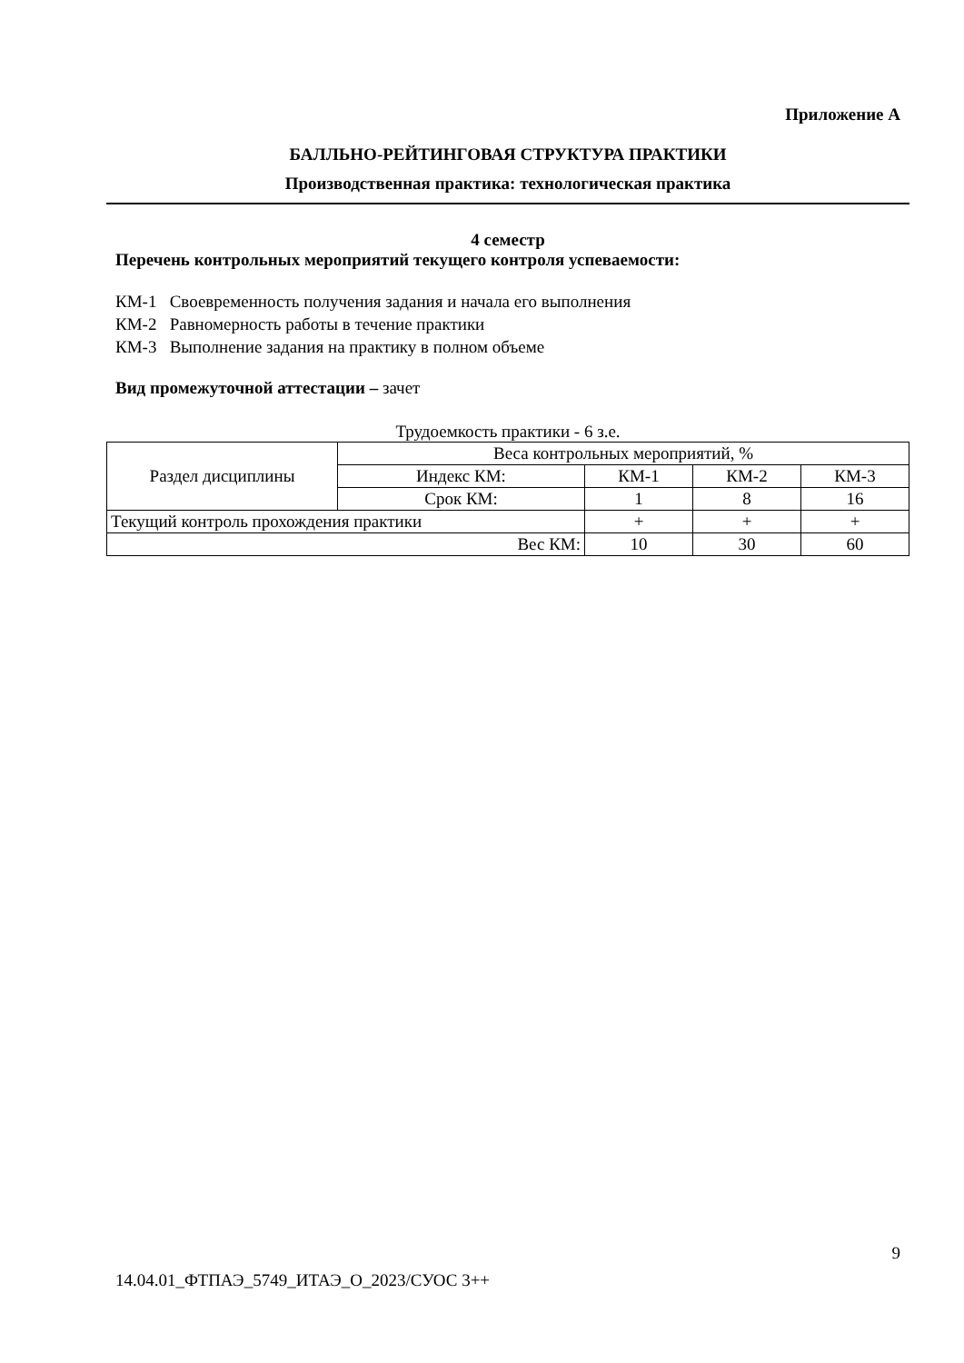Приложение А
БАЛЛЬНО-РЕЙТИНГОВАЯ СТРУКТУРА ПРАКТИКИ
Производственная практика: технологическая практика
4 семестр
Перечень контрольных мероприятий текущего контроля успеваемости:
КМ-1 Своевременность получения задания и начала его выполнения
КМ-2 Равномерность работы в течение практики
КМ-3 Выполнение задания на практику в полном объеме
Вид промежуточной аттестации – зачет
Трудоемкость практики - 6 з.е.
| Раздел дисциплины | Веса контрольных мероприятий, % | | | |
| | Индекс КМ: | КМ-1 | КМ-2 | КМ-3 |
| | Срок КМ: | 1 | 8 | 16 |
| Текущий контроль прохождения практики | | + | + | + |
| Вес КМ: | | 10 | 30 | 60 |
9
14.04.01_ФТПАЭ_5749_ИТАЭ_О_2023/СУОС 3++